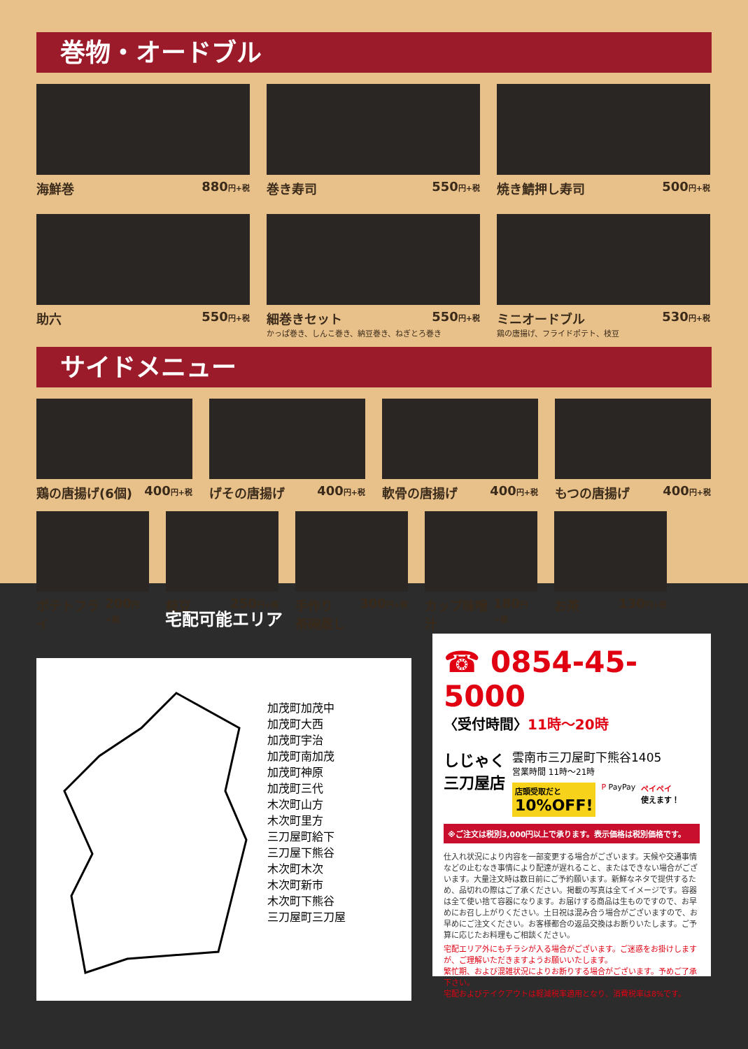巻物・オードブル
海鮮巻 880円+税
巻き寿司 550円+税
焼き鯖押し寿司 500円+税
助六 550円+税
細巻きセット 550円+税
かっぱ巻き、しんこ巻き、納豆巻き、ねぎとろ巻き
ミニオードブル 530円+税
鶏の唐揚げ、フライドポテト、枝豆
サイドメニュー
鶏の唐揚げ(6個) 400円+税
げその唐揚げ 400円+税
軟骨の唐揚げ 400円+税
もつの唐揚げ 400円+税
ポテトフライ 200円+税
枝豆 250円+税
手作り
茶碗蒸し 300円+税
カップ味噌汁 180円+税
お茶 130円+税
宅配可能エリア
加茂町加茂中
加茂町大西
加茂町宇治
加茂町南加茂
加茂町神原
加茂町三代
木次町山方
木次町里方
三刀屋町給下
三刀屋下熊谷
木次町木次
木次町新市
木次町下熊谷
三刀屋町三刀屋
☎ 0854-45-5000
〈受付時間〉11時〜20時
しじゃく
三刀屋店
雲南市三刀屋町下熊谷1405
営業時間 11時〜21時
店頭受取だと
10%OFF!
P PayPay ペイペイ
使えます！
※ご注文は税別3,000円以上で承ります。表示価格は税別価格です。
仕入れ状況により内容を一部変更する場合がございます。天候や交通事情などの止むなき事情により配達が遅れること、またはできない場合がございます。大量注文時は数日前にご予約願います。新鮮なネタで提供するため、品切れの際はご了承ください。掲載の写真は全てイメージです。容器は全て使い捨て容器になります。お届けする商品は生ものですので、お早めにお召し上がりください。土日祝は混み合う場合がございますので、お早めにご注文ください。お客様都合の返品交換はお断りいたします。ご予算に応じたお料理もご相談ください。
宅配エリア外にもチラシが入る場合がございます。ご迷惑をお掛けしますが、ご理解いただきますようお願いいたします。
繁忙期、および混雑状況によりお断りする場合がございます。予めご了承下さい。
宅配およびテイクアウトは軽減税率適用となり、消費税率は8%です。